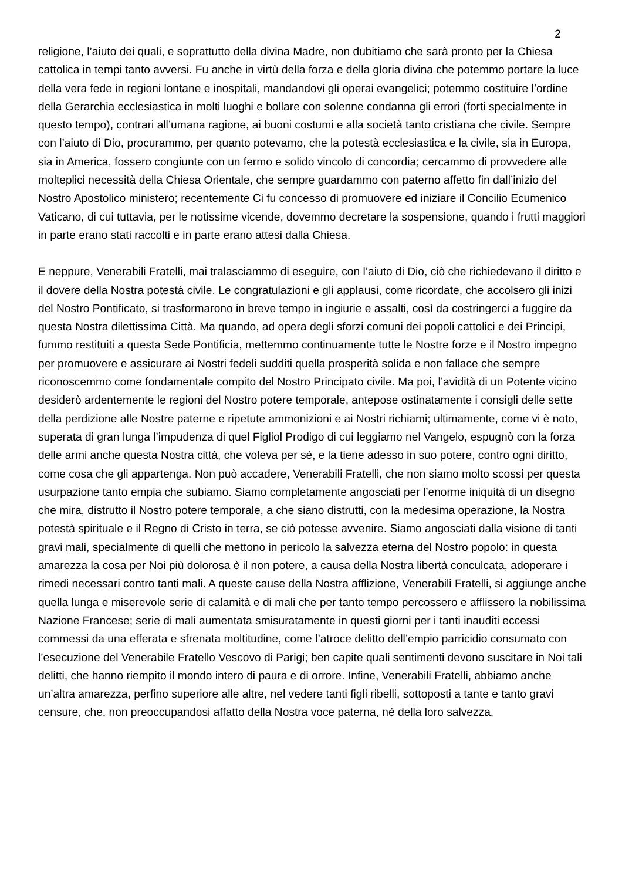2
religione, l’aiuto dei quali, e soprattutto della divina Madre, non dubitiamo che sarà pronto per la Chiesa cattolica in tempi tanto avversi. Fu anche in virtù della forza e della gloria divina che potemmo portare la luce della vera fede in regioni lontane e inospitali, mandandovi gli operai evangelici; potemmo costituire l’ordine della Gerarchia ecclesiastica in molti luoghi e bollare con solenne condanna gli errori (forti specialmente in questo tempo), contrari all’umana ragione, ai buoni costumi e alla società tanto cristiana che civile. Sempre con l’aiuto di Dio, procurammo, per quanto potevamo, che la potestà ecclesiastica e la civile, sia in Europa, sia in America, fossero congiunte con un fermo e solido vincolo di concordia; cercammo di provvedere alle molteplici necessità della Chiesa Orientale, che sempre guardammo con paterno affetto fin dall’inizio del Nostro Apostolico ministero; recentemente Ci fu concesso di promuovere ed iniziare il Concilio Ecumenico Vaticano, di cui tuttavia, per le notissime vicende, dovemmo decretare la sospensione, quando i frutti maggiori in parte erano stati raccolti e in parte erano attesi dalla Chiesa.
E neppure, Venerabili Fratelli, mai tralasciammo di eseguire, con l’aiuto di Dio, ciò che richiedevano il diritto e il dovere della Nostra potestà civile. Le congratulazioni e gli applausi, come ricordate, che accolsero gli inizi del Nostro Pontificato, si trasformarono in breve tempo in ingiurie e assalti, così da costringerci a fuggire da questa Nostra dilettissima Città. Ma quando, ad opera degli sforzi comuni dei popoli cattolici e dei Principi, fummo restituiti a questa Sede Pontificia, mettemmo continuamente tutte le Nostre forze e il Nostro impegno per promuovere e assicurare ai Nostri fedeli sudditi quella prosperità solida e non fallace che sempre riconoscemmo come fondamentale compito del Nostro Principato civile. Ma poi, l’avidità di un Potente vicino desiderò ardentemente le regioni del Nostro potere temporale, antepose ostinatamente i consigli delle sette della perdizione alle Nostre paterne e ripetute ammonizioni e ai Nostri richiami; ultimamente, come vi è noto, superata di gran lunga l’impudenza di quel Figliol Prodigo di cui leggiamo nel Vangelo, espugnò con la forza delle armi anche questa Nostra città, che voleva per sé, e la tiene adesso in suo potere, contro ogni diritto, come cosa che gli appartenga. Non può accadere, Venerabili Fratelli, che non siamo molto scossi per questa usurpazione tanto empia che subiamo. Siamo completamente angosciati per l’enorme iniquità di un disegno che mira, distrutto il Nostro potere temporale, a che siano distrutti, con la medesima operazione, la Nostra potestà spirituale e il Regno di Cristo in terra, se ciò potesse avvenire. Siamo angosciati dalla visione di tanti gravi mali, specialmente di quelli che mettono in pericolo la salvezza eterna del Nostro popolo: in questa amarezza la cosa per Noi più dolorosa è il non potere, a causa della Nostra libertà conculcata, adoperare i rimedi necessari contro tanti mali. A queste cause della Nostra afflizione, Venerabili Fratelli, si aggiunge anche quella lunga e miserevole serie di calamità e di mali che per tanto tempo percossero e afflissero la nobilissima Nazione Francese; serie di mali aumentata smisuratamente in questi giorni per i tanti inauditi eccessi commessi da una efferata e sfrenata moltitudine, come l’atroce delitto dell’empio parricidio consumato con l’esecuzione del Venerabile Fratello Vescovo di Parigi; ben capite quali sentimenti devono suscitare in Noi tali delitti, che hanno riempito il mondo intero di paura e di orrore. Infine, Venerabili Fratelli, abbiamo anche un’altra amarezza, perfino superiore alle altre, nel vedere tanti figli ribelli, sottoposti a tante e tanto gravi censure, che, non preoccupandosi affatto della Nostra voce paterna, né della loro salvezza,